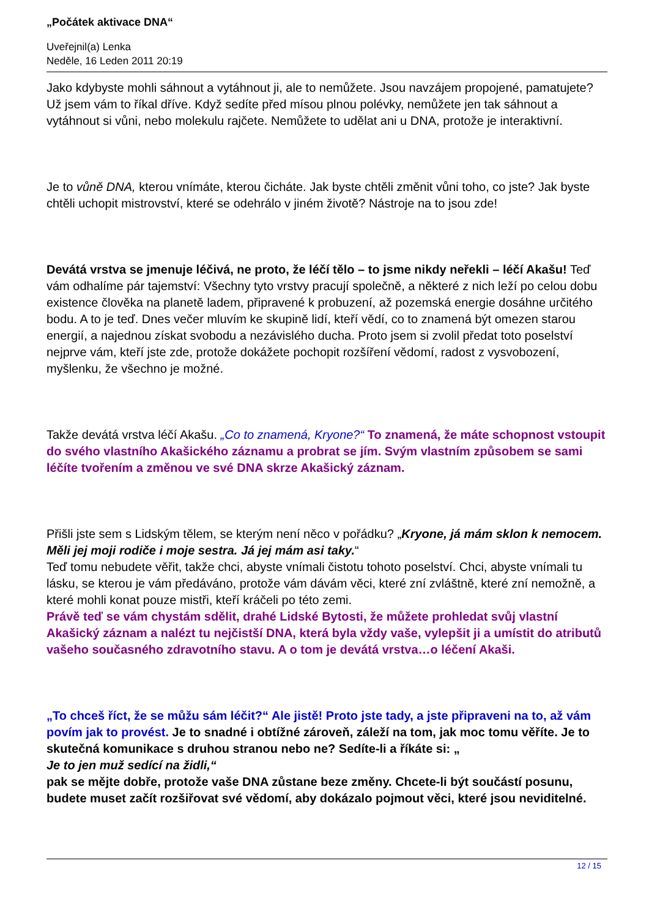„Počátek aktivace DNA“
Uveřejnil(a) Lenka
Neděle, 16 Leden 2011 20:19
Jako kdybyste mohli sáhnout a vytáhnout ji, ale to nemůžete. Jsou navzájem propojené, pamatujete? Už jsem vám to říkal dříve. Když sedíte před mísou plnou polévky, nemůžete jen tak sáhnout a vytáhnout si vůni, nebo molekulu rajčete. Nemůžete to udělat ani u DNA, protože je interaktivní.
Je to vůně DNA, kterou vnímáte, kterou čicháte. Jak byste chtěli změnit vůni toho, co jste? Jak byste chtěli uchopit mistrovství, které se odehrálo v jiném životě? Nástroje na to jsou zde!
Devátá vrstva se jmenuje léčivá, ne proto, že léčí tělo – to jsme nikdy neřekli – léčí Akašu! Teď vám odhalíme pár tajemství: Všechny tyto vrstvy pracují společně, a některé z nich leží po celou dobu existence člověka na planetě ladem, připravené k probuzení, až pozemská energie dosáhne určitého bodu. A to je teď. Dnes večer mluvím ke skupině lidí, kteří vědí, co to znamená být omezen starou energií, a najednou získat svobodu a nezávislého ducha. Proto jsem si zvolil předat toto poselství nejprve vám, kteří jste zde, protože dokážete pochopit rozšíření vědomí, radost z vysvobození, myšlenku, že všechno je možné.
Takže devátá vrstva léčí Akašu. „Co to znamená, Kryone?“ To znamená, že máte schopnost vstoupit do svého vlastního Akašického záznamu a probrat se jím. Svým vlastním způsobem se sami léčíte tvořením a změnou ve své DNA skrze Akašický záznam.
Přišli jste sem s Lidským tělem, se kterým není něco v pořádku? „Kryone, já mám sklon k nemocem. Měli jej moji rodiče i moje sestra. Já jej mám asi taky.“
Teď tomu nebudete věřit, takže chci, abyste vnímali čistotu tohoto poselství. Chci, abyste vnímali tu lásku, se kterou je vám předáváno, protože vám dávám věci, které zní zvláštně, které zní nemožně, a které mohli konat pouze mistři, kteří kráčeli po této zemi.
Právě teď se vám chystám sdělit, drahé Lidské Bytosti, že můžete prohledat svůj vlastní Akašický záznam a nalézt tu nejčistší DNA, která byla vždy vaše, vylepšit ji a umístit do atributů vašeho současného zdravotního stavu. A o tom je devátá vrstva…o léčení Akaši.
„To chceš říct, že se můžu sám léčit?“ Ale jistě! Proto jste tady, a jste připraveni na to, až vám povím jak to provést. Je to snadné i obtížné zároveň, záleží na tom, jak moc tomu věříte. Je to skutečná komunikace s druhou stranou nebo ne? Sedíte-li a říkáte si: „
Je to jen muž sedící na židli,“
pak se mějte dobře, protože vaše DNA zůstane beze změny. Chcete-li být součástí posunu, budete muset začít rozšiřovat své vědomí, aby dokázalo pojmout věci, které jsou neviditelné.
12 / 15